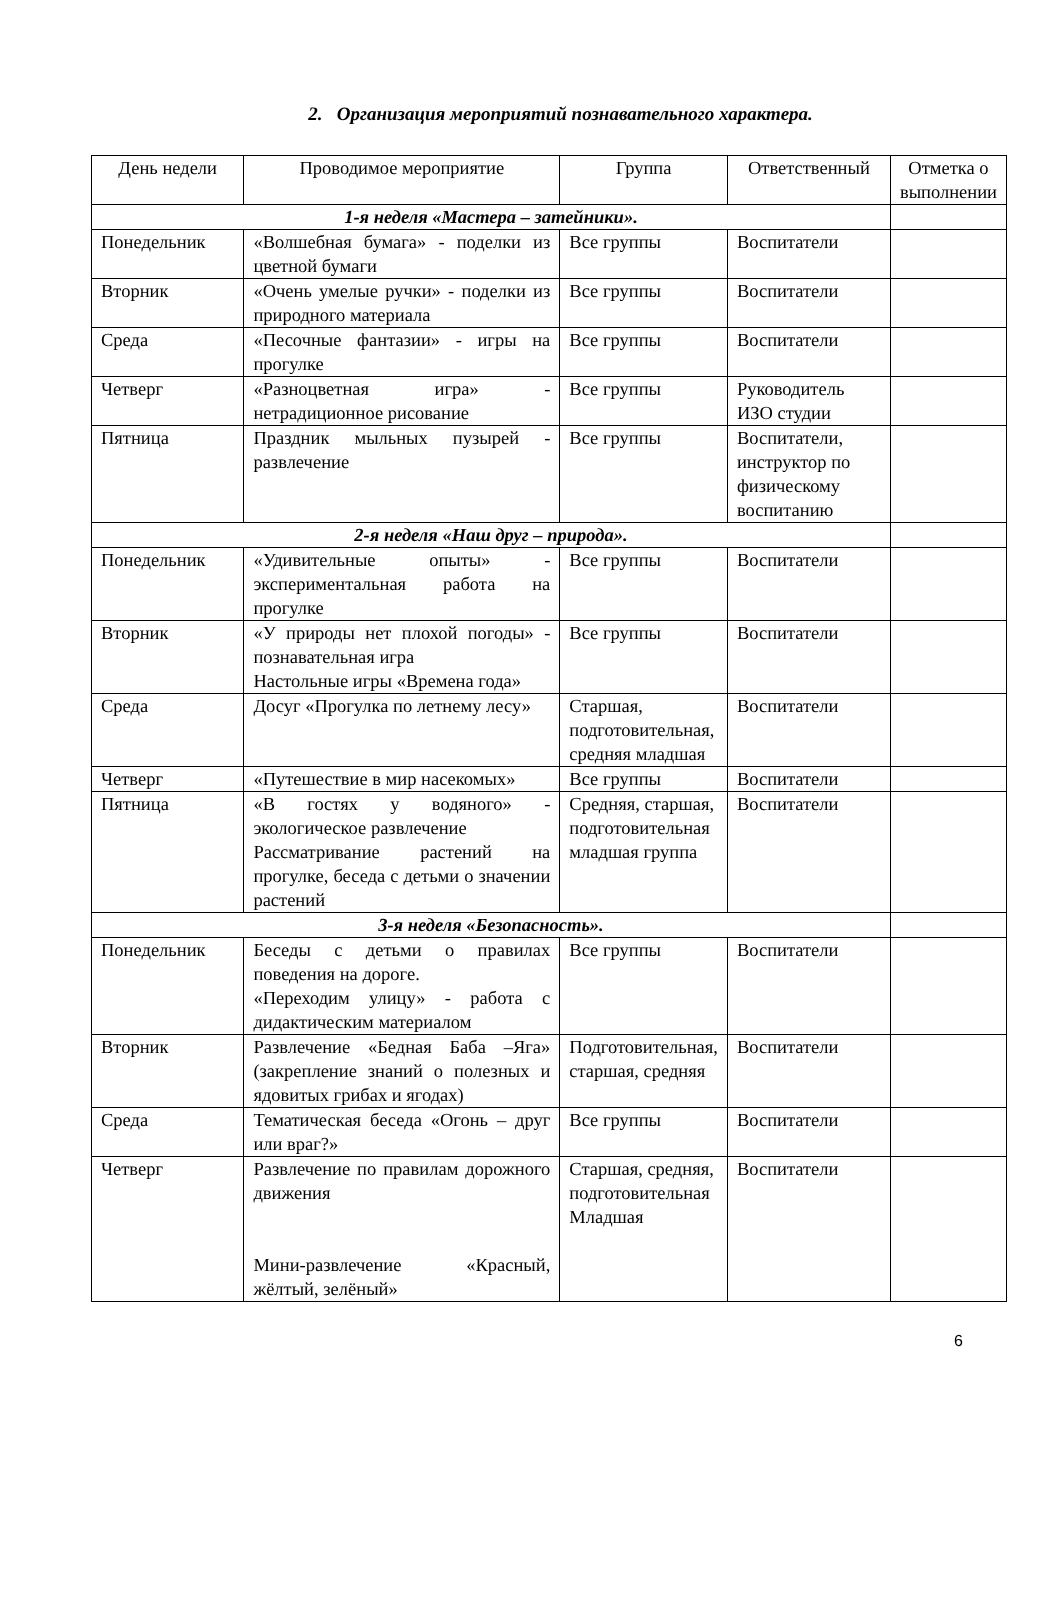2. Организация мероприятий познавательного характера.
| День недели | Проводимое мероприятие | Группа | Ответственный | Отметка о выполнении |
| --- | --- | --- | --- | --- |
| 1-я неделя «Мастера – затейники». | | | | |
| Понедельник | «Волшебная бумага» - поделки из цветной бумаги | Все группы | Воспитатели | |
| Вторник | «Очень умелые ручки» - поделки из природного материала | Все группы | Воспитатели | |
| Среда | «Песочные фантазии» - игры на прогулке | Все группы | Воспитатели | |
| Четверг | «Разноцветная игра» - нетрадиционное рисование | Все группы | Руководитель ИЗО студии | |
| Пятница | Праздник мыльных пузырей - развлечение | Все группы | Воспитатели, инструктор по физическому воспитанию | |
| 2-я неделя «Наш друг – природа». | | | | |
| Понедельник | «Удивительные опыты» - экспериментальная работа на прогулке | Все группы | Воспитатели | |
| Вторник | «У природы нет плохой погоды» - познавательная игра Настольные игры «Времена года» | Все группы | Воспитатели | |
| Среда | Досуг «Прогулка по летнему лесу» | Старшая, подготовительная, средняя младшая | Воспитатели | |
| Четверг | «Путешествие в мир насекомых» | Все группы | Воспитатели | |
| Пятница | «В гостях у водяного» - экологическое развлечение Рассматривание растений на прогулке, беседа с детьми о значении растений | Средняя, старшая, подготовительная младшая группа | Воспитатели | |
| 3-я неделя «Безопасность». | | | | |
| Понедельник | Беседы с детьми о правилах поведения на дороге. «Переходим улицу» - работа с дидактическим материалом | Все группы | Воспитатели | |
| Вторник | Развлечение «Бедная Баба –Яга» (закрепление знаний о полезных и ядовитых грибах и ягодах) | Подготовительная, старшая, средняя | Воспитатели | |
| Среда | Тематическая беседа «Огонь – друг или враг?» | Все группы | Воспитатели | |
| Четверг | Развлечение по правилам дорожного движения Мини-развлечение «Красный, жёлтый, зелёный» | Старшая, средняя, подготовительная Младшая | Воспитатели | |
6